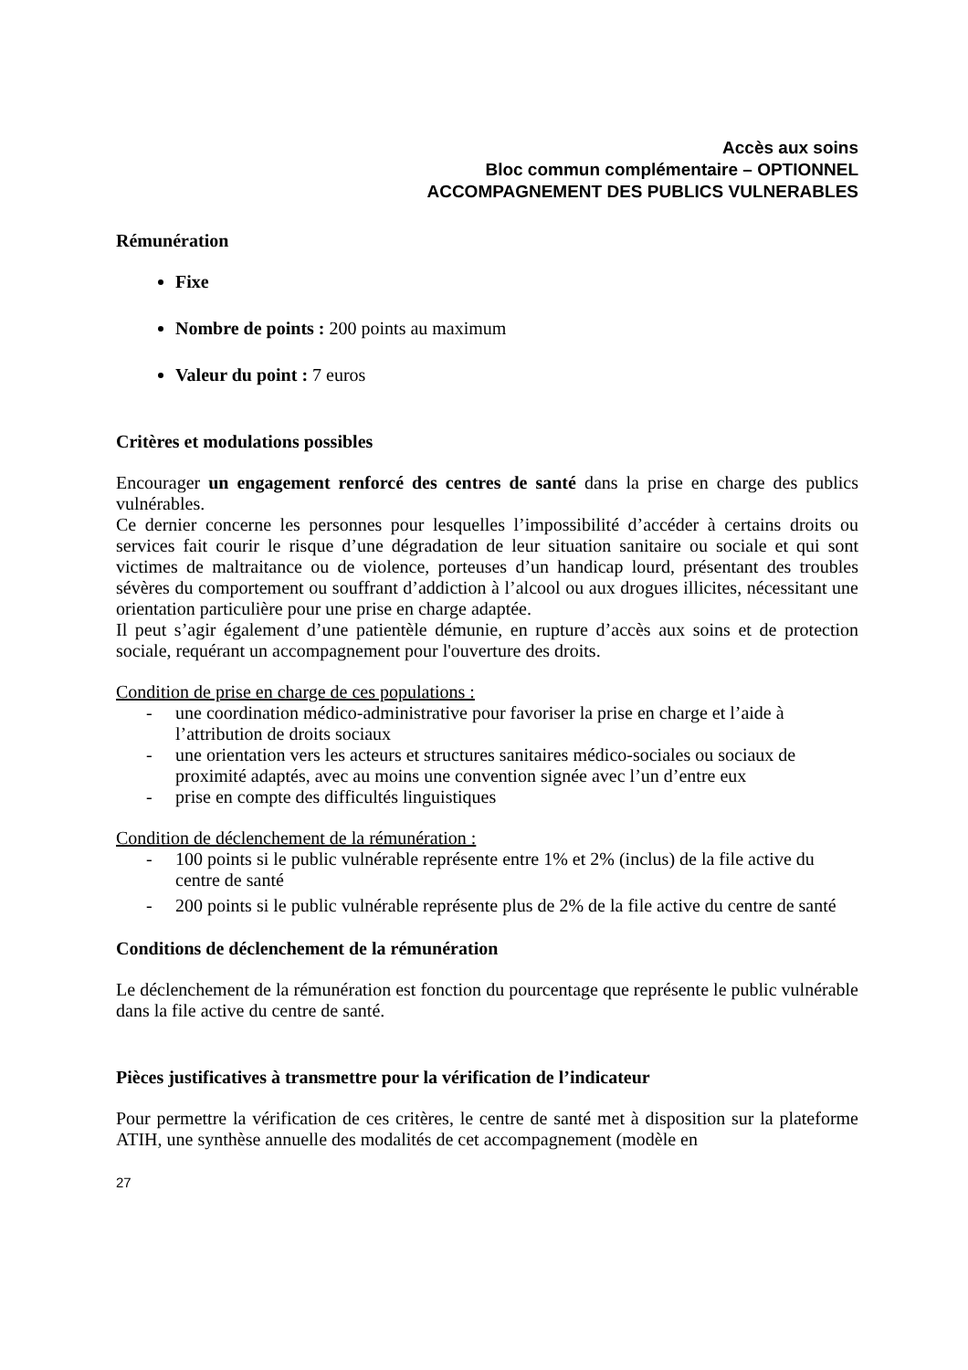Accès aux soins
Bloc commun complémentaire – OPTIONNEL
ACCOMPAGNEMENT DES PUBLICS VULNERABLES
Rémunération
Fixe
Nombre de points : 200 points au maximum
Valeur du point : 7 euros
Critères et modulations possibles
Encourager un engagement renforcé des centres de santé dans la prise en charge des publics vulnérables.
Ce dernier concerne les personnes pour lesquelles l’impossibilité d’accéder à certains droits ou services fait courir le risque d’une dégradation de leur situation sanitaire ou sociale et qui sont victimes de maltraitance ou de violence, porteuses d’un handicap lourd, présentant des troubles sévères du comportement ou souffrant d’addiction à l’alcool ou aux drogues illicites, nécessitant une orientation particulière pour une prise en charge adaptée.
Il peut s’agir également d’une patientèle démunie, en rupture d’accès aux soins et de protection sociale, requérant un accompagnement pour l'ouverture des droits.
Condition de prise en charge de ces populations :
- une coordination médico-administrative pour favoriser la prise en charge et l’aide à l’attribution de droits sociaux
- une orientation vers les acteurs et structures sanitaires médico-sociales ou sociaux de proximité adaptés, avec au moins une convention signée avec l’un d’entre eux
- prise en compte des difficultés linguistiques
Condition de déclenchement de la rémunération :
- 100 points si le public vulnérable représente entre 1% et 2% (inclus) de la file active du centre de santé
- 200 points si le public vulnérable représente plus de 2% de la file active du centre de santé
Conditions de déclenchement de la rémunération
Le déclenchement de la rémunération est fonction du pourcentage que représente le public vulnérable dans la file active du centre de santé.
Pièces justificatives à transmettre pour la vérification de l’indicateur
Pour permettre la vérification de ces critères, le centre de santé met à disposition sur la plateforme ATIH, une synthèse annuelle des modalités de cet accompagnement (modèle en
27